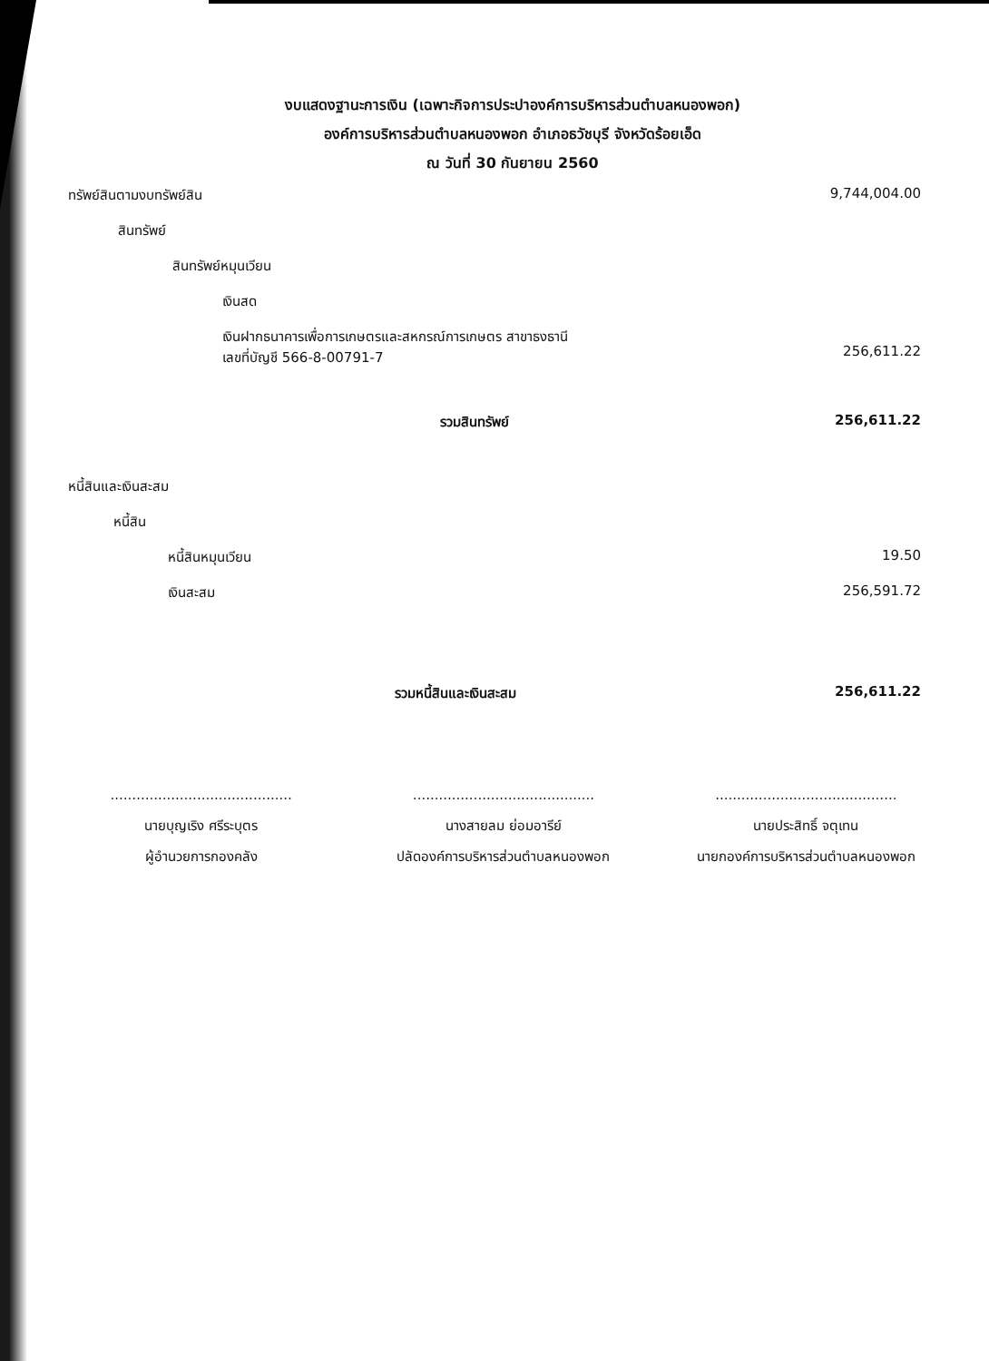งบแสดงฐานะการเงิน (เฉพาะกิจการประปาองค์การบริหารส่วนตำบลหนองพอก)
องค์การบริหารส่วนตำบลหนองพอก อำเภอธวัชบุรี จังหวัดร้อยเอ็ด
ณ วันที่ 30 กันยายน 2560
| ทรัพย์สินตามงบทรัพย์สิน | 9,744,004.00 |
| สินทรัพย์ | |
| สินทรัพย์หมุนเวียน | |
| เงินสด | |
| เงินฝากธนาคารเพื่อการเกษตรและสหกรณ์การเกษตร สาขาธงธานี เลขที่บัญชี 566-8-00791-7 | 256,611.22 |
| รวมสินทรัพย์ | 256,611.22 |
| หนี้สินและเงินสะสม | |
| หนี้สิน | |
| หนี้สินหมุนเวียน | 19.50 |
| เงินสะสม | 256,591.72 |
| รวมหนี้สินและเงินสะสม | 256,611.22 |
..........................................
นายบุญเริง ศรีระบุตร
ผู้อำนวยการกองคลัง
..........................................
นางสายลม ย่อมอารีย์
ปลัดองค์การบริหารส่วนตำบลหนองพอก
..........................................
นายประสิทธิ์ จตุเทน
นายกองค์การบริหารส่วนตำบลหนองพอก